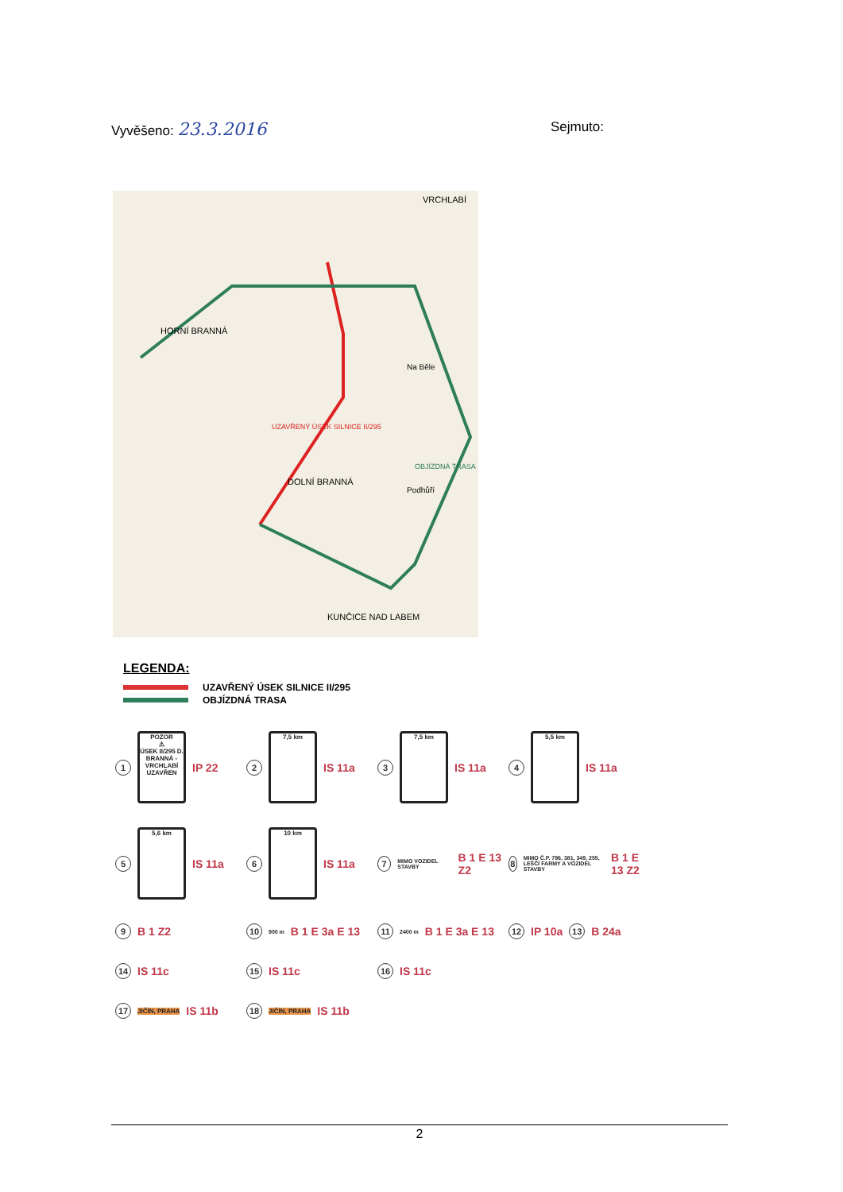Vyvěšeno: 23.3.2016
Sejmuto:
UZAVŘENÝ ÚSEK SILNICE II/295
OBJÍZDNÁ TRASA
VRCHLABÍ
HORNÍ BRANNÁ
DOLNÍ BRANNÁ
KUNČICE NAD LABEM
Na Běle
Podhůří
LEGENDA:
UZAVŘENÝ ÚSEK SILNICE II/295
OBJÍZDNÁ TRASA
1
POZOR
⚠
ÚSEK II/295 D. BRANNÁ - VRCHLABÍ UZAVŘEN
IP 22
2
7,5 km
IS 11a
3
7,5 km
IS 11a
4
5,5 km
IS 11a
5
5,6 km
IS 11a
6
10 km
IS 11a
7
MIMO VOZIDEL STAVBY
B 1 E 13 Z2
8
MIMO Č.P. 796, 381, 349, 255, LEŠČÍ FARMY A VOZIDEL STAVBY
B 1 E 13 Z2
9 B 1 Z2
10
900 m
B 1 E 3a E 13
11
2400 m
B 1 E 3a E 13
12 IP 10a 13 B 24a
14 IS 11c
15 IS 11c
16 IS 11c
17 JIČÍN, PRAHA IS 11b
18 JIČÍN, PRAHA IS 11b
2